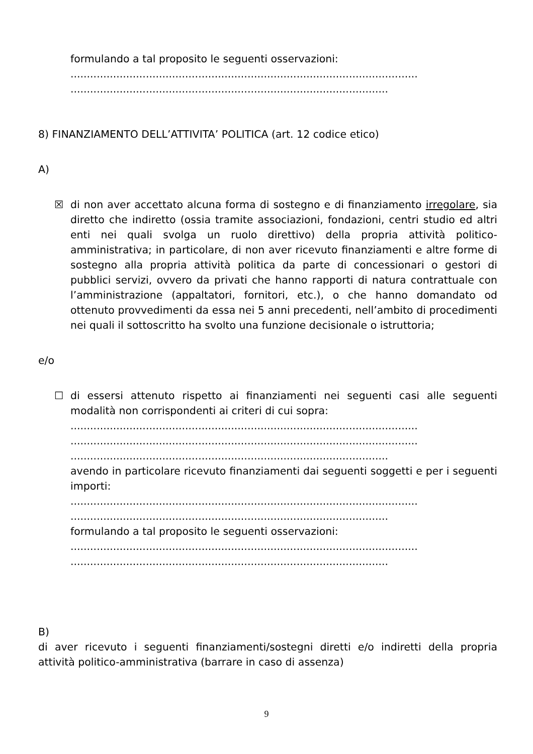formulando a tal proposito le seguenti osservazioni:
..........................................................................................................
.................................................................................................
8) FINANZIAMENTO DELL’ATTIVITA’ POLITICA (art. 12 codice etico)
A)
☒ di non aver accettato alcuna forma di sostegno e di finanziamento irregolare, sia diretto che indiretto (ossia tramite associazioni, fondazioni, centri studio ed altri enti nei quali svolga un ruolo direttivo) della propria attività politico-amministrativa; in particolare, di non aver ricevuto finanziamenti e altre forme di sostegno alla propria attività politica da parte di concessionari o gestori di pubblici servizi, ovvero da privati che hanno rapporti di natura contrattuale con l’amministrazione (appaltatori, fornitori, etc.), o che hanno domandato od ottenuto provvedimenti da essa nei 5 anni precedenti, nell’ambito di procedimenti nei quali il sottoscritto ha svolto una funzione decisionale o istruttoria;
e/o
☐ di essersi attenuto rispetto ai finanziamenti nei seguenti casi alle seguenti modalità non corrispondenti ai criteri di cui sopra:
..........................................................................................................
..........................................................................................................
.................................................................................................
avendo in particolare ricevuto finanziamenti dai seguenti soggetti e per i seguenti importi:
..........................................................................................................
.................................................................................................
formulando a tal proposito le seguenti osservazioni:
..........................................................................................................
.................................................................................................
B)
di aver ricevuto i seguenti finanziamenti/sostegni diretti e/o indiretti della propria attività politico-amministrativa (barrare in caso di assenza)
9